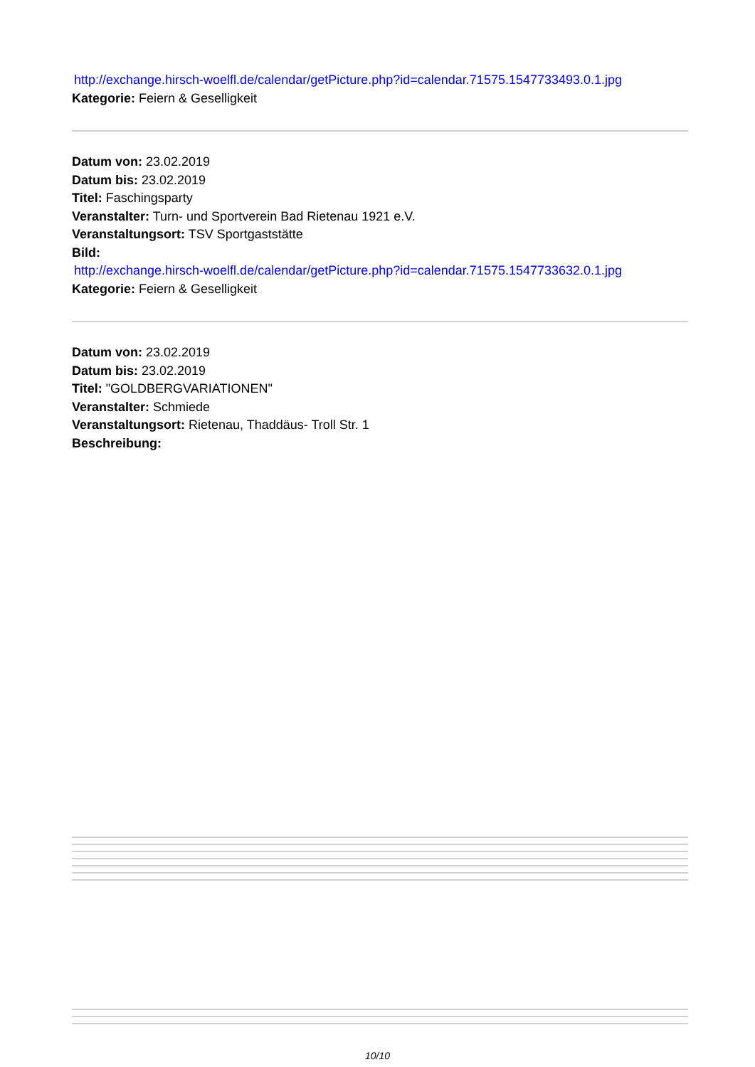http://exchange.hirsch-woelfl.de/calendar/getPicture.php?id=calendar.71575.1547733493.0.1.jpg
Kategorie: Feiern & Geselligkeit
Datum von: 23.02.2019
Datum bis: 23.02.2019
Titel: Faschingsparty
Veranstalter: Turn- und Sportverein Bad Rietenau 1921 e.V.
Veranstaltungsort: TSV Sportgaststätte
Bild:
http://exchange.hirsch-woelfl.de/calendar/getPicture.php?id=calendar.71575.1547733632.0.1.jpg
Kategorie: Feiern & Geselligkeit
Datum von: 23.02.2019
Datum bis: 23.02.2019
Titel: "GOLDBERGVARIATIONEN"
Veranstalter: Schmiede
Veranstaltungsort: Rietenau, Thaddäus- Troll Str. 1
Beschreibung:
10/10